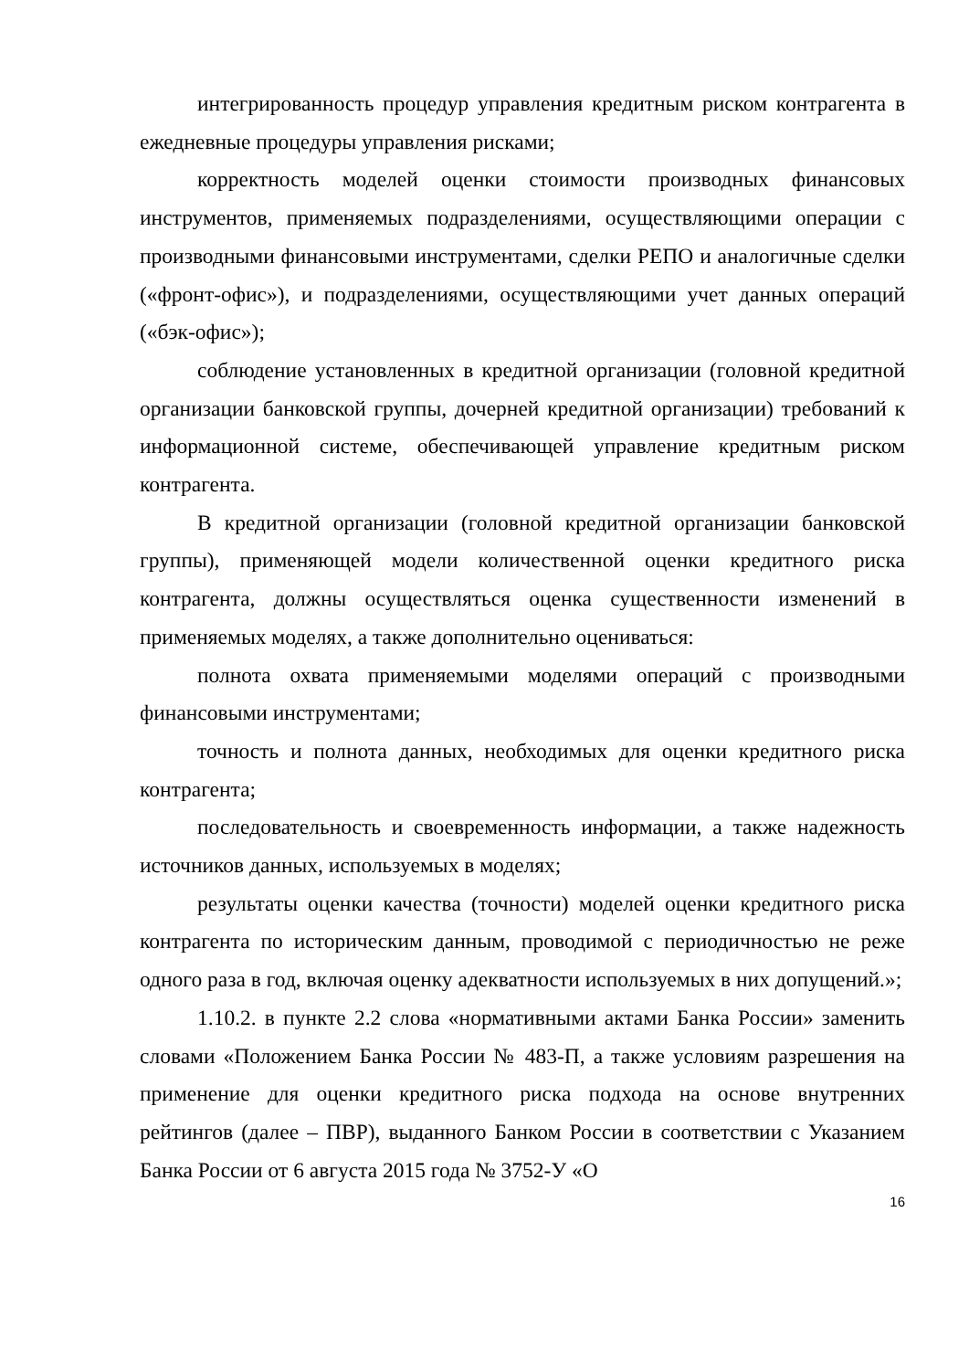интегрированность процедур управления кредитным риском контрагента в ежедневные процедуры управления рисками;
корректность моделей оценки стоимости производных финансовых инструментов, применяемых подразделениями, осуществляющими операции с производными финансовыми инструментами, сделки РЕПО и аналогичные сделки («фронт-офис»), и подразделениями, осуществляющими учет данных операций («бэк-офис»);
соблюдение установленных в кредитной организации (головной кредитной организации банковской группы, дочерней кредитной организации) требований к информационной системе, обеспечивающей управление кредитным риском контрагента.
В кредитной организации (головной кредитной организации банковской группы), применяющей модели количественной оценки кредитного риска контрагента, должны осуществляться оценка существенности изменений в применяемых моделях, а также дополнительно оцениваться:
полнота охвата применяемыми моделями операций с производными финансовыми инструментами;
точность и полнота данных, необходимых для оценки кредитного риска контрагента;
последовательность и своевременность информации, а также надежность источников данных, используемых в моделях;
результаты оценки качества (точности) моделей оценки кредитного риска контрагента по историческим данным, проводимой с периодичностью не реже одного раза в год, включая оценку адекватности используемых в них допущений.»;
1.10.2. в пункте 2.2 слова «нормативными актами Банка России» заменить словами «Положением Банка России № 483-П, а также условиям разрешения на применение для оценки кредитного риска подхода на основе внутренних рейтингов (далее – ПВР), выданного Банком России в соответствии с Указанием Банка России от 6 августа 2015 года № 3752-У «О
16